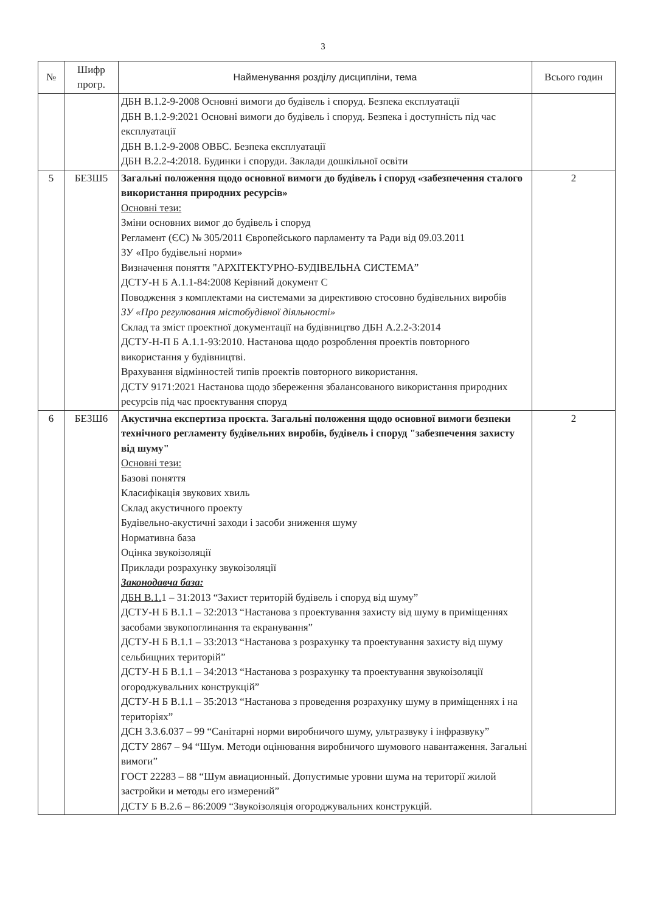3
| № | Шифр прогр. | Найменування розділу дисципліни, тема | Всього годин |
| --- | --- | --- | --- |
| | | ДБН В.1.2-9-2008 Основні вимоги до будівель і споруд. Безпека експлуатації ДБН В.1.2-9:2021 Основні вимоги до будівель і споруд. Безпека і доступність під час експлуатації ДБН В.1.2-9-2008 ОВБС. Безпека експлуатації ДБН В.2.2-4:2018. Будинки і споруди. Заклади дошкільної освіти | |
| 5 | БЕЗШ5 | Загальні положення щодо основної вимоги до будівель і споруд «забезпечення сталого використання природних ресурсів» Основні тези: Зміни основних вимог до будівель і споруд Регламент (ЄС) № 305/2011 Європейського парламенту та Ради від 09.03.2011 ЗУ «Про будівельні норми» Визначення поняття "АРХІТЕКТУРНО-БУДІВЕЛЬНА СИСТЕМА” ДСТУ-Н Б А.1.1-84:2008 Керівний документ С Поводження з комплектами на системами за директивою стосовно будівельних виробів ЗУ «Про регулювання містобудівної діяльності» Склад та зміст проектної документації на будівництво ДБН А.2.2-3:2014 ДСТУ-Н-П Б А.1.1-93:2010. Настанова щодо розроблення проектів повторного використання у будівництві. Врахування відмінностей типів проектів повторного використання. ДСТУ 9171:2021 Настанова щодо збереження збалансованого використання природних ресурсів під час проектування споруд | 2 |
| 6 | БЕЗШ6 | Акустична експертиза проєкта. Загальні положення щодо основної вимоги безпеки технічного регламенту будівельних виробів, будівель і споруд "забезпечення захисту від шуму" Основні тези: Базові поняття Класифікація звукових хвиль Склад акустичного проекту Будівельно-акустичні заходи і засоби зниження шуму Нормативна база Оцінка звукоізоляції Приклади розрахунку звукоізоляції Законодавча база: ДБН В.1. 1 – 31:2013 “Захист територій будівель і споруд від шуму” ДСТУ-Н Б В.1.1 – 32:2013 “Настанова з проектування захисту від шуму в приміщеннях засобами звукопоглинання та екранування” ДСТУ-Н Б В.1.1 – 33:2013 “Настанова з розрахунку та проектування захисту від шуму сельбищних територій” ДСТУ-Н Б В.1.1 – 34:2013 “Настанова з розрахунку та проектування звукоізоляції огороджувальних конструкцій” ДСТУ-Н Б В.1.1 – 35:2013 “Настанова з проведення розрахунку шуму в приміщеннях і на територіях” ДСН 3.3.6.037 – 99 “Санітарні норми виробничого шуму, ультразвуку і інфразвуку” ДСТУ 2867 – 94 “Шум. Методи оцінювання виробничого шумового навантаження. Загальні вимоги” ГОСТ 22283 – 88 “Шум авиационный. Допустимые уровни шума на території жилой застройки и методы его измерений” ДСТУ Б В.2.6 – 86:2009 “Звукоізоляція огороджувальних конструкцій. | 2 |